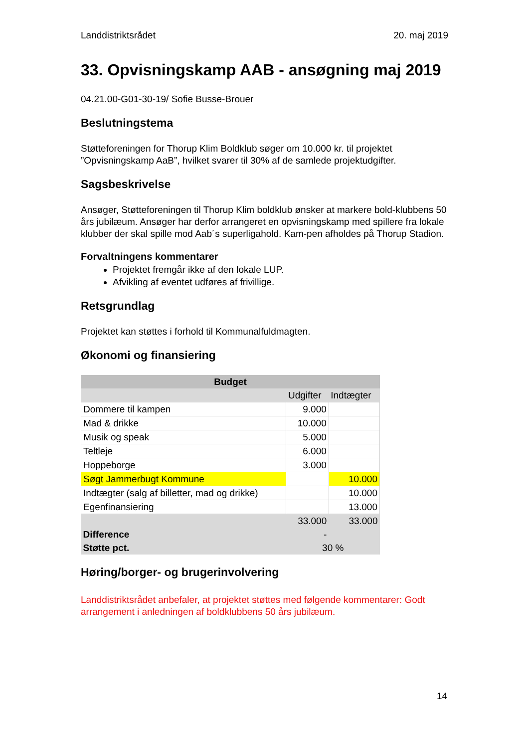Landdistriktsrådet 20. maj 2019
33. Opvisningskamp AAB - ansøgning maj 2019
04.21.00-G01-30-19/ Sofie Busse-Brouer
Beslutningstema
Støtteforeningen for Thorup Klim Boldklub søger om 10.000 kr. til projektet ”Opvisningskamp AaB”, hvilket svarer til 30% af de samlede projektudgifter.
Sagsbeskrivelse
Ansøger, Støtteforeningen til Thorup Klim boldklub ønsker at markere bold-klubbens 50 års jubilæum. Ansøger har derfor arrangeret en opvisningskamp med spillere fra lokale klubber der skal spille mod Aab´s superligahold. Kam-pen afholdes på Thorup Stadion.
Forvaltningens kommentarer
Projektet fremgår ikke af den lokale LUP.
Afvikling af eventet udføres af frivillige.
Retsgrundlag
Projektet kan støttes i forhold til Kommunalfuldmagten.
Økonomi og finansiering
| Budget | | |
| --- | --- | --- |
| | Udgifter | Indtægter |
| Dommere til kampen | 9.000 | |
| Mad & drikke | 10.000 | |
| Musik og speak | 5.000 | |
| Teltleje | 6.000 | |
| Hoppeborge | 3.000 | |
| Søgt Jammerbugt Kommune | | 10.000 |
| Indtægter (salg af billetter, mad og drikke) | | 10.000 |
| Egenfinansiering | | 13.000 |
| | 33.000 | 33.000 |
| Difference | - | |
| Støtte pct. | 30 % | |
Høring/borger- og brugerinvolvering
Landdistriktsrådet anbefaler, at projektet støttes med følgende kommentarer: Godt arrangement i anledningen af boldklubbens 50 års jubilæum.
14